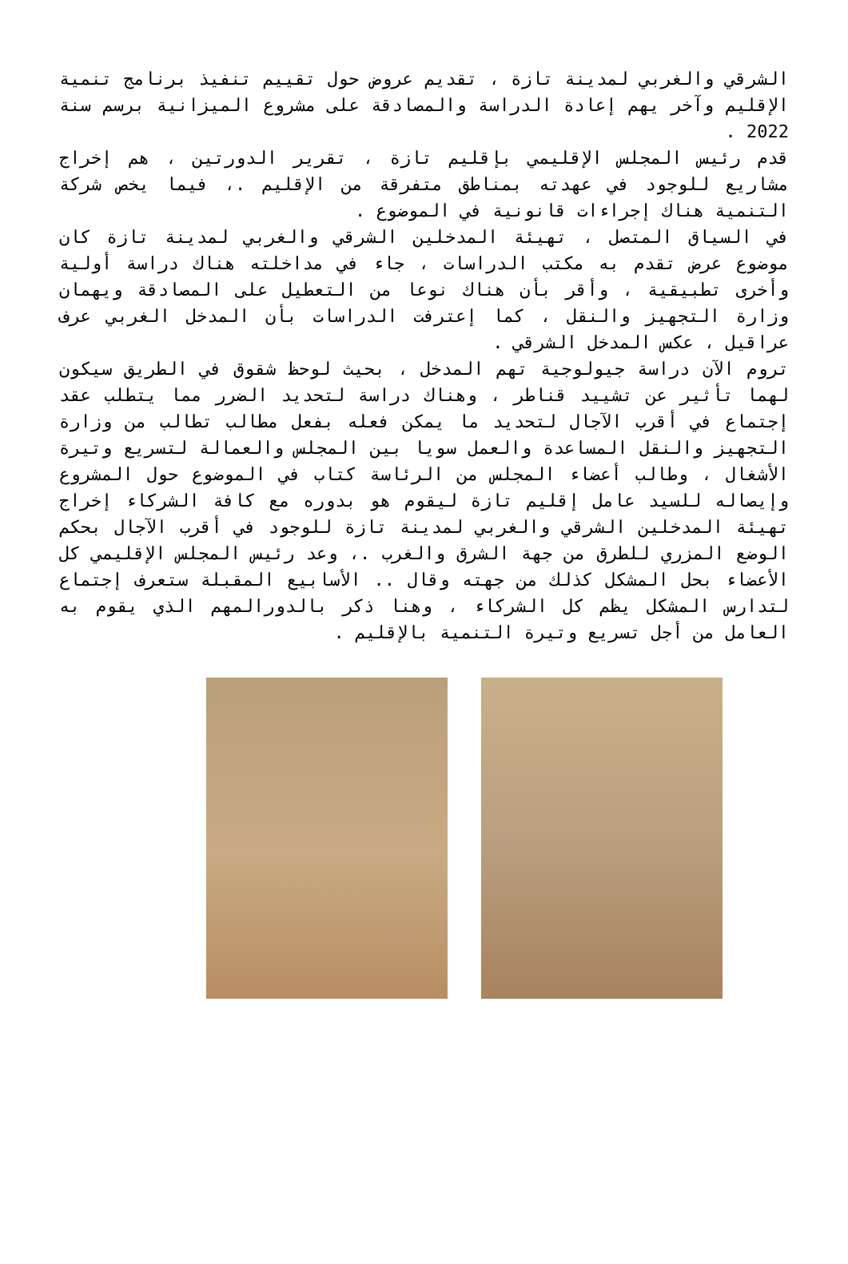الشرقي والغربي لمدينة تازة ، تقديم عروض حول تقييم تنفيذ برنامج تنمية الإقليم وآخر يهم إعادة الدراسة والمصادقة على مشروع الميزانية برسم سنة 2022 .
قدم رئيس المجلس الإقليمي بإقليم تازة ، تقرير الدورتين ، هم إخراج مشاريع للوجود في عهدته بمناطق متفرقة من الإقليم .، فيما يخص شركة التنمية هناك إجراءات قانونية في الموضوع .
في السياق المتصل ، تهيئة المدخلين الشرقي والغربي لمدينة تازة كان موضوع عرض تقدم به مكتب الدراسات ، جاء في مداخلته هناك دراسة أولية وأخرى تطبيقية ، وأقر بأن هناك نوعا من التعطيل على المصادقة ويهمان وزارة التجهيز والنقل ، كما إعترفت الدراسات بأن المدخل الغربي عرف عراقيل ، عكس المدخل الشرقي .
تروم الآن دراسة جيولوجية تهم المدخل ، بحيث لوحظ شقوق في الطريق سيكون لهما تأثير عن تشييد قناطر ، وهناك دراسة لتحديد الضرر مما يتطلب عقد إجتماع في أقرب الآجال لتحديد ما يمكن فعله بفعل مطالب تطالب من وزارة التجهيز والنقل المساعدة والعمل سويا بين المجلس والعمالة لتسريع وتيرة الأشغال ، وطالب أعضاء المجلس من الرئاسة كتاب في الموضوع حول المشروع وإيصاله للسيد عامل إقليم تازة ليقوم هو بدوره مع كافة الشركاء إخراج تهيئة المدخلين الشرقي والغربي لمدينة تازة للوجود في أقرب الآجال بحكم الوضع المزري للطرق من جهة الشرق والغرب .، وعد رئيس المجلس الإقليمي كل الأعضاء بحل المشكل كذلك من جهته وقال .. الأسابيع المقبلة ستعرف إجتماع لتدارس المشكل يظم كل الشركاء ، وهنا ذكر بالدورالمهم الذي يقوم به العامل من أجل تسريع وتيرة التنمية بالإقليم .